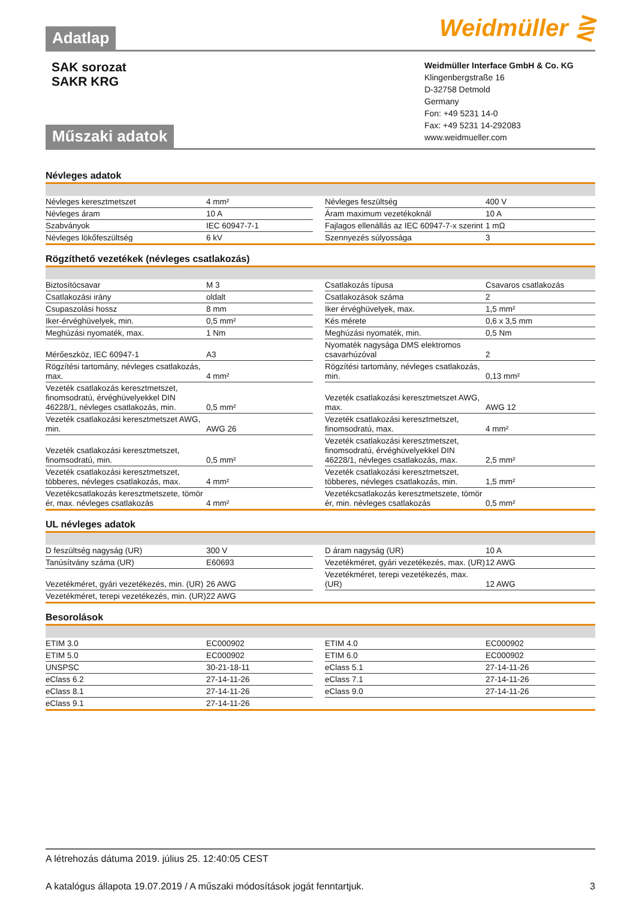Adatlap
Weidmüller ⋛
SAK sorozat
SAKR KRG
Műszaki adatok
Weidmüller Interface GmbH & Co. KG
Klingenbergstraße 16
D-32758 Detmold
Germany
Fon: +49 5231 14-0
Fax: +49 5231 14-292083
www.weidmueller.com
Névleges adatok
| Névleges keresztmetszet | 4 mm² | | Névleges feszültség | 400 V |
| Névleges áram | 10 A | | Áram maximum vezetékoknál | 10 A |
| Szabványok | IEC 60947-7-1 | | Fajlagos ellenállás az IEC 60947-7-x szerint | 1 mΩ |
| Névleges lökőfeszültség | 6 kV | | Szennyezés súlyossága | 3 |
Rögzíthető vezetékek (névleges csatlakozás)
| Biztosítócsavar | M 3 | | Csatlakozás típusa | Csavaros csatlakozás |
| Csatlakozási irány | oldalt | | Csatlakozások száma | 2 |
| Csupaszolási hossz | 8 mm | | Iker érvéghüvelyek, max. | 1,5 mm² |
| Iker-érvéghüvelyek, min. | 0,5 mm² | | Kés mérete | 0,6 x 3,5 mm |
| Meghúzási nyomaték, max. | 1 Nm | | Meghúzási nyomaték, min. | 0,5 Nm |
| Mérőeszköz, IEC 60947-1 | A3 | | Nyomaték nagysága DMS elektromos csavarhúzóval | 2 |
| Rögzítési tartomány, névleges csatlakozás, max. | 4 mm² | | Rögzítési tartomány, névleges csatlakozás, min. | 0,13 mm² |
| Vezeték csatlakozás keresztmetszet, finomsodratú, érvéghüvelyekkel DIN 46228/1, névleges csatlakozás, min. | 0,5 mm² | | Vezeték csatlakozási keresztmetszet AWG, max. | AWG 12 |
| Vezeték csatlakozási keresztmetszet AWG, min. | AWG 26 | | Vezeték csatlakozási keresztmetszet, finomsodratú, max. | 4 mm² |
| Vezeték csatlakozási keresztmetszet, finomsodratú, min. | 0,5 mm² | | Vezeték csatlakozási keresztmetszet, finomsodratú, érvéghüvelyekkel DIN 46228/1, névleges csatlakozás, max. | 2,5 mm² |
| Vezeték csatlakozási keresztmetszet, többeres, névleges csatlakozás, max. | 4 mm² | | Vezeték csatlakozási keresztmetszet, többeres, névleges csatlakozás, min. | 1,5 mm² |
| Vezetékcsatlakozás keresztmetszete, tömör ér, max. névleges csatlakozás | 4 mm² | | Vezetékcsatlakozás keresztmetszete, tömör ér, min. névleges csatlakozás | 0,5 mm² |
UL névleges adatok
| D feszültség nagyság (UR) | 300 V | | D áram nagyság (UR) | 10 A |
| Tanúsítvány száma (UR) | E60693 | | Vezetékméret, gyári vezetékezés, max. (UR) | 12 AWG |
| Vezetékméret, gyári vezetékezés, min. (UR) | 26 AWG | | Vezetékméret, terepi vezetékezés, max. (UR) | 12 AWG |
| Vezetékméret, terepi vezetékezés, min. (UR) | 22 AWG | | | |
Besorolások
| ETIM 3.0 | EC000902 | | ETIM 4.0 | EC000902 |
| ETIM 5.0 | EC000902 | | ETIM 6.0 | EC000902 |
| UNSPSC | 30-21-18-11 | | eClass 5.1 | 27-14-11-26 |
| eClass 6.2 | 27-14-11-26 | | eClass 7.1 | 27-14-11-26 |
| eClass 8.1 | 27-14-11-26 | | eClass 9.0 | 27-14-11-26 |
| eClass 9.1 | 27-14-11-26 | | | |
A létrehozás dátuma 2019. július 25. 12:40:05 CEST
A katalógus állapota 19.07.2019 / A műszaki módosítások jogát fenntartjuk. 3